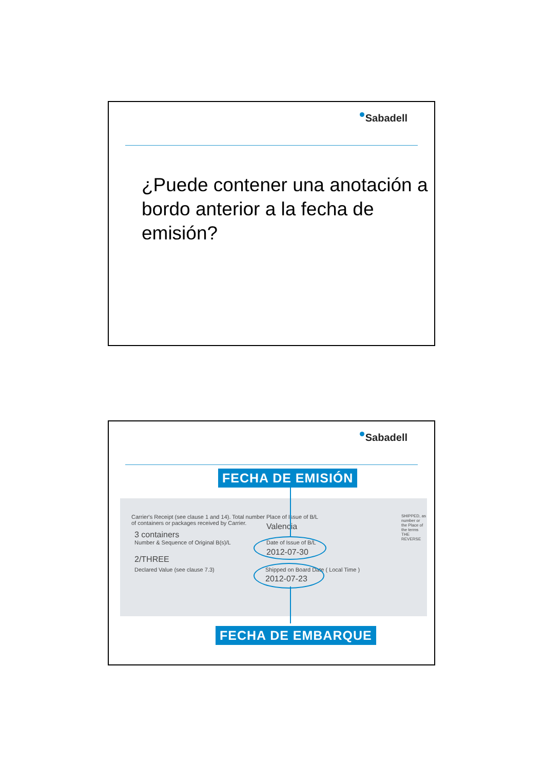Sabadell
¿Puede contener una anotación a bordo anterior a la fecha de emisión?
Sabadell
Carrier's Receipt (see clause 1 and 14). Total number
of containers or packages received by Carrier.
3 containers
Number & Sequence of Original B(s)/L
2/THREE
Declared Value (see clause 7.3)
Place of Issue of B/L
Valencia
Date of Issue of B/L
2012-07-30
Shipped on Board Date ( Local Time )
2012-07-23
SHIPPED, as number or the Place of the terms THE REVERSE
FECHA DE EMISIÓN
FECHA DE EMBARQUE